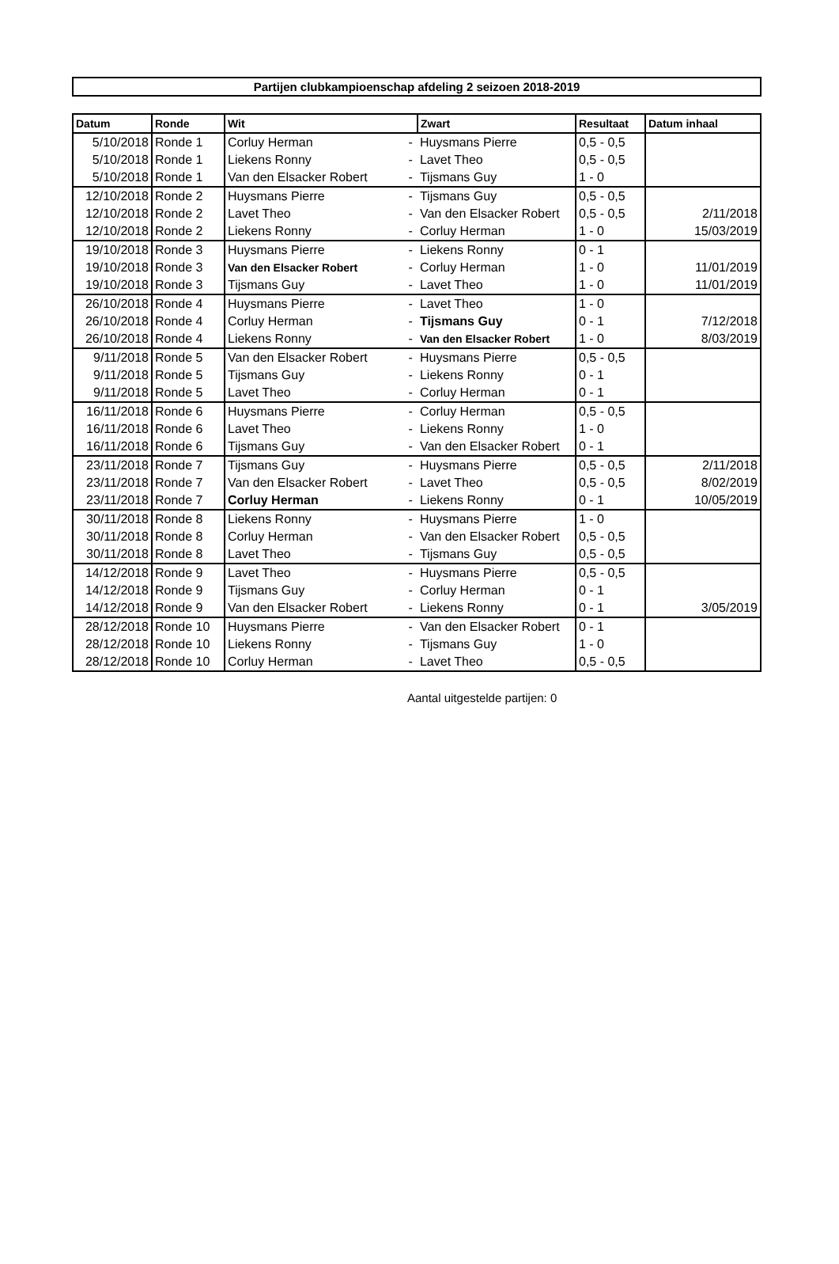Partijen clubkampioenschap afdeling 2 seizoen 2018-2019
| Datum | Ronde | Wit | | Zwart | Resultaat | Datum inhaal |
| --- | --- | --- | --- | --- | --- | --- |
| 5/10/2018 | Ronde 1 | Corluy Herman | - | Huysmans Pierre | 0,5 - 0,5 | |
| 5/10/2018 | Ronde 1 | Liekens Ronny | - | Lavet Theo | 0,5 - 0,5 | |
| 5/10/2018 | Ronde 1 | Van den Elsacker Robert | - | Tijsmans Guy | 1 - 0 | |
| 12/10/2018 | Ronde 2 | Huysmans Pierre | - | Tijsmans Guy | 0,5 - 0,5 | |
| 12/10/2018 | Ronde 2 | Lavet Theo | - | Van den Elsacker Robert | 0,5 - 0,5 | 2/11/2018 |
| 12/10/2018 | Ronde 2 | Liekens Ronny | - | Corluy Herman | 1 - 0 | 15/03/2019 |
| 19/10/2018 | Ronde 3 | Huysmans Pierre | - | Liekens Ronny | 0 - 1 | |
| 19/10/2018 | Ronde 3 | Van den Elsacker Robert | - | Corluy Herman | 1 - 0 | 11/01/2019 |
| 19/10/2018 | Ronde 3 | Tijsmans Guy | - | Lavet Theo | 1 - 0 | 11/01/2019 |
| 26/10/2018 | Ronde 4 | Huysmans Pierre | - | Lavet Theo | 1 - 0 | |
| 26/10/2018 | Ronde 4 | Corluy Herman | - | Tijsmans Guy | 0 - 1 | 7/12/2018 |
| 26/10/2018 | Ronde 4 | Liekens Ronny | - | Van den Elsacker Robert | 1 - 0 | 8/03/2019 |
| 9/11/2018 | Ronde 5 | Van den Elsacker Robert | - | Huysmans Pierre | 0,5 - 0,5 | |
| 9/11/2018 | Ronde 5 | Tijsmans Guy | - | Liekens Ronny | 0 - 1 | |
| 9/11/2018 | Ronde 5 | Lavet Theo | - | Corluy Herman | 0 - 1 | |
| 16/11/2018 | Ronde 6 | Huysmans Pierre | - | Corluy Herman | 0,5 - 0,5 | |
| 16/11/2018 | Ronde 6 | Lavet Theo | - | Liekens Ronny | 1 - 0 | |
| 16/11/2018 | Ronde 6 | Tijsmans Guy | - | Van den Elsacker Robert | 0 - 1 | |
| 23/11/2018 | Ronde 7 | Tijsmans Guy | - | Huysmans Pierre | 0,5 - 0,5 | 2/11/2018 |
| 23/11/2018 | Ronde 7 | Van den Elsacker Robert | - | Lavet Theo | 0,5 - 0,5 | 8/02/2019 |
| 23/11/2018 | Ronde 7 | Corluy Herman | - | Liekens Ronny | 0 - 1 | 10/05/2019 |
| 30/11/2018 | Ronde 8 | Liekens Ronny | - | Huysmans Pierre | 1 - 0 | |
| 30/11/2018 | Ronde 8 | Corluy Herman | - | Van den Elsacker Robert | 0,5 - 0,5 | |
| 30/11/2018 | Ronde 8 | Lavet Theo | - | Tijsmans Guy | 0,5 - 0,5 | |
| 14/12/2018 | Ronde 9 | Lavet Theo | - | Huysmans Pierre | 0,5 - 0,5 | |
| 14/12/2018 | Ronde 9 | Tijsmans Guy | - | Corluy Herman | 0 - 1 | |
| 14/12/2018 | Ronde 9 | Van den Elsacker Robert | - | Liekens Ronny | 0 - 1 | 3/05/2019 |
| 28/12/2018 | Ronde 10 | Huysmans Pierre | - | Van den Elsacker Robert | 0 - 1 | |
| 28/12/2018 | Ronde 10 | Liekens Ronny | - | Tijsmans Guy | 1 - 0 | |
| 28/12/2018 | Ronde 10 | Corluy Herman | - | Lavet Theo | 0,5 - 0,5 | |
Aantal uitgestelde partijen: 0